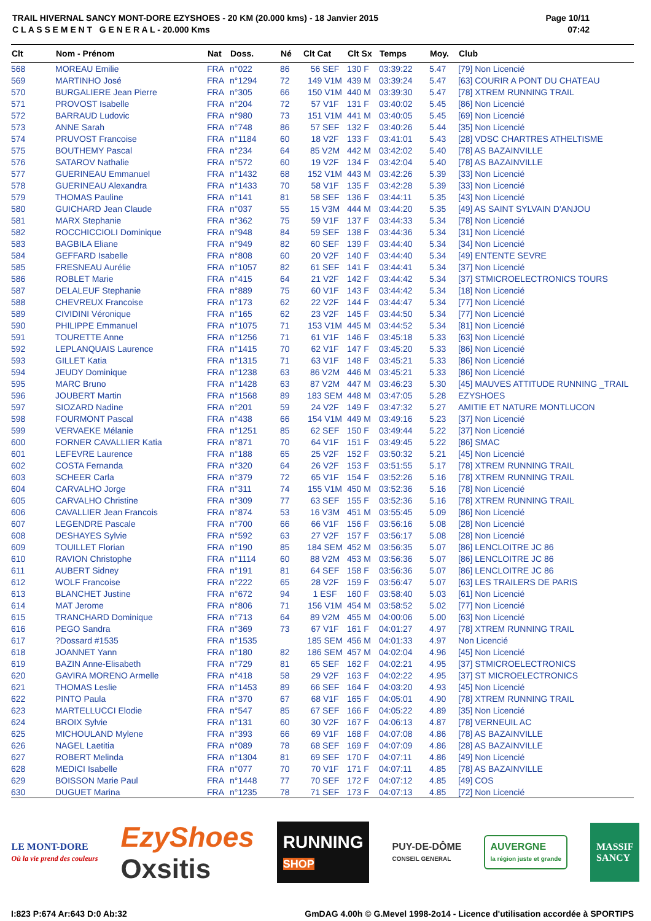TRAIL HIVERNAL SANCY MONT-DORE EZYSHOES - 20 KM (20.000 kms) - 18 Janvier 2015
C L A S S E M E N T G E N E R A L - 20.000 Kms
Page 10/11
07:42
| Clt | Nom - Prénom | Nat | Doss. | Né | Clt Cat | Clt Sx | Temps | Moy. | Club |
| --- | --- | --- | --- | --- | --- | --- | --- | --- | --- |
| 568 | MOREAU Emilie | FRA | n°022 | 86 | 56 SEF | 130 F | 03:39:22 | 5.47 | [79] Non Licencié |
| 569 | MARTINHO José | FRA | n°1294 | 72 | 149 V1M | 439 M | 03:39:24 | 5.47 | [63] COURIR A PONT DU CHATEAU |
| 570 | BURGALIERE Jean Pierre | FRA | n°305 | 66 | 150 V1M | 440 M | 03:39:30 | 5.47 | [78] XTREM RUNNING TRAIL |
| 571 | PROVOST Isabelle | FRA | n°204 | 72 | 57 V1F | 131 F | 03:40:02 | 5.45 | [86] Non Licencié |
| 572 | BARRAUD Ludovic | FRA | n°980 | 73 | 151 V1M | 441 M | 03:40:05 | 5.45 | [69] Non Licencié |
| 573 | ANNE Sarah | FRA | n°748 | 86 | 57 SEF | 132 F | 03:40:26 | 5.44 | [35] Non Licencié |
| 574 | PRUVOST Francoise | FRA | n°1184 | 60 | 18 V2F | 133 F | 03:41:01 | 5.43 | [28] VDSC CHARTRES ATHELTISME |
| 575 | BOUTHEMY Pascal | FRA | n°234 | 64 | 85 V2M | 442 M | 03:42:02 | 5.40 | [78] AS BAZAINVILLE |
| 576 | SATAROV Nathalie | FRA | n°572 | 60 | 19 V2F | 134 F | 03:42:04 | 5.40 | [78] AS BAZAINVILLE |
| 577 | GUERINEAU Emmanuel | FRA | n°1432 | 68 | 152 V1M | 443 M | 03:42:26 | 5.39 | [33] Non Licencié |
| 578 | GUERINEAU Alexandra | FRA | n°1433 | 70 | 58 V1F | 135 F | 03:42:28 | 5.39 | [33] Non Licencié |
| 579 | THOMAS Pauline | FRA | n°141 | 81 | 58 SEF | 136 F | 03:44:11 | 5.35 | [43] Non Licencié |
| 580 | GUICHARD Jean Claude | FRA | n°037 | 55 | 15 V3M | 444 M | 03:44:20 | 5.35 | [49] AS SAINT SYLVAIN D'ANJOU |
| 581 | MARX Stephanie | FRA | n°362 | 75 | 59 V1F | 137 F | 03:44:33 | 5.34 | [78] Non Licencié |
| 582 | ROCCHICCIOLI Dominique | FRA | n°948 | 84 | 59 SEF | 138 F | 03:44:36 | 5.34 | [31] Non Licencié |
| 583 | BAGBILA Eliane | FRA | n°949 | 82 | 60 SEF | 139 F | 03:44:40 | 5.34 | [34] Non Licencié |
| 584 | GEFFARD Isabelle | FRA | n°808 | 60 | 20 V2F | 140 F | 03:44:40 | 5.34 | [49] ENTENTE SEVRE |
| 585 | FRESNEAU Aurélie | FRA | n°1057 | 82 | 61 SEF | 141 F | 03:44:41 | 5.34 | [37] Non Licencié |
| 586 | ROBLET Marie | FRA | n°415 | 64 | 21 V2F | 142 F | 03:44:42 | 5.34 | [37] STMICROELECTRONICS TOURS |
| 587 | DELALEUF Stephanie | FRA | n°889 | 75 | 60 V1F | 143 F | 03:44:42 | 5.34 | [18] Non Licencié |
| 588 | CHEVREUX Francoise | FRA | n°173 | 62 | 22 V2F | 144 F | 03:44:47 | 5.34 | [77] Non Licencié |
| 589 | CIVIDINI Véronique | FRA | n°165 | 62 | 23 V2F | 145 F | 03:44:50 | 5.34 | [77] Non Licencié |
| 590 | PHILIPPE Emmanuel | FRA | n°1075 | 71 | 153 V1M | 445 M | 03:44:52 | 5.34 | [81] Non Licencié |
| 591 | TOURETTE Anne | FRA | n°1256 | 71 | 61 V1F | 146 F | 03:45:18 | 5.33 | [63] Non Licencié |
| 592 | LEPLANQUAIS Laurence | FRA | n°1415 | 70 | 62 V1F | 147 F | 03:45:20 | 5.33 | [86] Non Licencié |
| 593 | GILLET Katia | FRA | n°1315 | 71 | 63 V1F | 148 F | 03:45:21 | 5.33 | [86] Non Licencié |
| 594 | JEUDY Dominique | FRA | n°1238 | 63 | 86 V2M | 446 M | 03:45:21 | 5.33 | [86] Non Licencié |
| 595 | MARC Bruno | FRA | n°1428 | 63 | 87 V2M | 447 M | 03:46:23 | 5.30 | [45] MAUVES ATTITUDE RUNNING _TRAIL |
| 596 | JOUBERT Martin | FRA | n°1568 | 89 | 183 SEM | 448 M | 03:47:05 | 5.28 | EZYSHOES |
| 597 | SIOZARD Nadine | FRA | n°201 | 59 | 24 V2F | 149 F | 03:47:32 | 5.27 | AMITIE ET NATURE MONTLUCON |
| 598 | FOURMONT Pascal | FRA | n°438 | 66 | 154 V1M | 449 M | 03:49:16 | 5.23 | [37] Non Licencié |
| 599 | VERVAEKE Mélanie | FRA | n°1251 | 85 | 62 SEF | 150 F | 03:49:44 | 5.22 | [37] Non Licencié |
| 600 | FORNER CAVALLIER Katia | FRA | n°871 | 70 | 64 V1F | 151 F | 03:49:45 | 5.22 | [86] SMAC |
| 601 | LEFEVRE Laurence | FRA | n°188 | 65 | 25 V2F | 152 F | 03:50:32 | 5.21 | [45] Non Licencié |
| 602 | COSTA Fernanda | FRA | n°320 | 64 | 26 V2F | 153 F | 03:51:55 | 5.17 | [78] XTREM RUNNING TRAIL |
| 603 | SCHEER Carla | FRA | n°379 | 72 | 65 V1F | 154 F | 03:52:26 | 5.16 | [78] XTREM RUNNING TRAIL |
| 604 | CARVALHO Jorge | FRA | n°311 | 74 | 155 V1M | 450 M | 03:52:36 | 5.16 | [78] Non Licencié |
| 605 | CARVALHO Christine | FRA | n°309 | 77 | 63 SEF | 155 F | 03:52:36 | 5.16 | [78] XTREM RUNNING TRAIL |
| 606 | CAVALLIER Jean Francois | FRA | n°874 | 53 | 16 V3M | 451 M | 03:55:45 | 5.09 | [86] Non Licencié |
| 607 | LEGENDRE Pascale | FRA | n°700 | 66 | 66 V1F | 156 F | 03:56:16 | 5.08 | [28] Non Licencié |
| 608 | DESHAYES Sylvie | FRA | n°592 | 63 | 27 V2F | 157 F | 03:56:17 | 5.08 | [28] Non Licencié |
| 609 | TOUILLET Florian | FRA | n°190 | 85 | 184 SEM | 452 M | 03:56:35 | 5.07 | [86] LENCLOITRE JC 86 |
| 610 | RAVION Christophe | FRA | n°1114 | 60 | 88 V2M | 453 M | 03:56:36 | 5.07 | [86] LENCLOITRE JC 86 |
| 611 | AUBERT Sidney | FRA | n°191 | 81 | 64 SEF | 158 F | 03:56:36 | 5.07 | [86] LENCLOITRE JC 86 |
| 612 | WOLF Francoise | FRA | n°222 | 65 | 28 V2F | 159 F | 03:56:47 | 5.07 | [63] LES TRAILERS DE PARIS |
| 613 | BLANCHET Justine | FRA | n°672 | 94 | 1 ESF | 160 F | 03:58:40 | 5.03 | [61] Non Licencié |
| 614 | MAT Jerome | FRA | n°806 | 71 | 156 V1M | 454 M | 03:58:52 | 5.02 | [77] Non Licencié |
| 615 | TRANCHARD Dominique | FRA | n°713 | 64 | 89 V2M | 455 M | 04:00:06 | 5.00 | [63] Non Licencié |
| 616 | PEGO Sandra | FRA | n°369 | 73 | 67 V1F | 161 F | 04:01:27 | 4.97 | [78] XTREM RUNNING TRAIL |
| 617 | ?Dossard #1535 | FRA | n°1535 | | 185 SEM | 456 M | 04:01:33 | 4.97 | Non Licencié |
| 618 | JOANNET Yann | FRA | n°180 | 82 | 186 SEM | 457 M | 04:02:04 | 4.96 | [45] Non Licencié |
| 619 | BAZIN Anne-Elisabeth | FRA | n°729 | 81 | 65 SEF | 162 F | 04:02:21 | 4.95 | [37] STMICROELECTRONICS |
| 620 | GAVIRA MORENO Armelle | FRA | n°418 | 58 | 29 V2F | 163 F | 04:02:22 | 4.95 | [37] ST MICROELECTRONICS |
| 621 | THOMAS Leslie | FRA | n°1453 | 89 | 66 SEF | 164 F | 04:03:20 | 4.93 | [45] Non Licencié |
| 622 | PINTO Paula | FRA | n°370 | 67 | 68 V1F | 165 F | 04:05:01 | 4.90 | [78] XTREM RUNNING TRAIL |
| 623 | MARTELLUCCI Elodie | FRA | n°547 | 85 | 67 SEF | 166 F | 04:05:22 | 4.89 | [35] Non Licencié |
| 624 | BROIX Sylvie | FRA | n°131 | 60 | 30 V2F | 167 F | 04:06:13 | 4.87 | [78] VERNEUIL AC |
| 625 | MICHOULAND Mylene | FRA | n°393 | 66 | 69 V1F | 168 F | 04:07:08 | 4.86 | [78] AS BAZAINVILLE |
| 626 | NAGEL Laetitia | FRA | n°089 | 78 | 68 SEF | 169 F | 04:07:09 | 4.86 | [28] AS BAZAINVILLE |
| 627 | ROBERT Melinda | FRA | n°1304 | 81 | 69 SEF | 170 F | 04:07:11 | 4.86 | [49] Non Licencié |
| 628 | MEDICI Isabelle | FRA | n°077 | 70 | 70 V1F | 171 F | 04:07:11 | 4.85 | [78] AS BAZAINVILLE |
| 629 | BOISSON Marie Paul | FRA | n°1448 | 77 | 70 SEF | 172 F | 04:07:12 | 4.85 | [49] COS |
| 630 | DUGUET Marina | FRA | n°1235 | 78 | 71 SEF | 173 F | 04:07:13 | 4.85 | [72] Non Licencié |
LE MONT-DORE
Où la vie prend des couleurs
EzyShoes
Oxsitis
RUNNING
SHOP
PUY-DE-DÔME
CONSEIL GENERAL
AUVERGNE
la région juste et grande
MASSIF
SANCY
I:823 P:674 Ar:643 D:0 Ab:32 GmDAG 4.00h © G.Mevel 1998-2o14 - Licence d'utilisation accordée à SPORTIPS